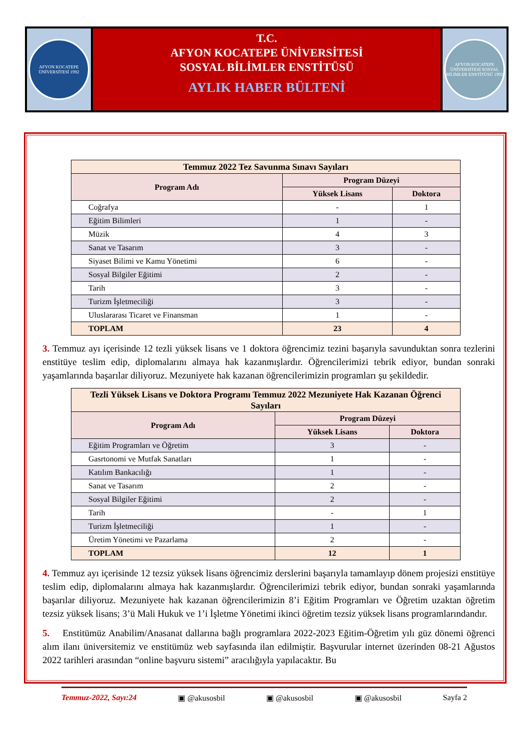AFYON KOCATEPE ÜNİVERSİTESİ 1992
T.C.
AFYON KOCATEPE ÜNİVERSİTESİ
SOSYAL BİLİMLER ENSTİTÜSÜ
AYLIK HABER BÜLTENİ
AFYON KOCATEPE ÜNİVERSİTESİ SOSYAL BİLİMLER ENSTİTÜSÜ 1992
| Temmuz 2022 Tez Savunma Sınavı Sayıları | | |
| --- | --- | --- |
| Program Adı | Program Düzeyi | |
| | Yüksek Lisans | Doktora |
| Coğrafya | - | 1 |
| Eğitim Bilimleri | 1 | - |
| Müzik | 4 | 3 |
| Sanat ve Tasarım | 3 | - |
| Siyaset Bilimi ve Kamu Yönetimi | 6 | - |
| Sosyal Bilgiler Eğitimi | 2 | - |
| Tarih | 3 | - |
| Turizm İşletmeciliği | 3 | - |
| Uluslararası Ticaret ve Finansman | 1 | - |
| TOPLAM | 23 | 4 |
3. Temmuz ayı içerisinde 12 tezli yüksek lisans ve 1 doktora öğrencimiz tezini başarıyla savunduktan sonra tezlerini enstitüye teslim edip, diplomalarını almaya hak kazanmışlardır. Öğrencilerimizi tebrik ediyor, bundan sonraki yaşamlarında başarılar diliyoruz. Mezuniyete hak kazanan öğrencilerimizin programları şu şekildedir.
| Tezli Yüksek Lisans ve Doktora Programı Temmuz 2022 Mezuniyete Hak Kazanan Öğrenci Sayıları | | |
| --- | --- | --- |
| Program Adı | Program Düzeyi | |
| | Yüksek Lisans | Doktora |
| Eğitim Programları ve Öğretim | 3 | - |
| Gasrtonomi ve Mutfak Sanatları | 1 | - |
| Katılım Bankacılığı | 1 | - |
| Sanat ve Tasarım | 2 | - |
| Sosyal Bilgiler Eğitimi | 2 | - |
| Tarih | - | 1 |
| Turizm İşletmeciliği | 1 | - |
| Üretim Yönetimi ve Pazarlama | 2 | - |
| TOPLAM | 12 | 1 |
4. Temmuz ayı içerisinde 12 tezsiz yüksek lisans öğrencimiz derslerini başarıyla tamamlayıp dönem projesizi enstitüye teslim edip, diplomalarını almaya hak kazanmışlardır. Öğrencilerimizi tebrik ediyor, bundan sonraki yaşamlarında başarılar diliyoruz. Mezuniyete hak kazanan öğrencilerimizin 8’i Eğitim Programları ve Öğretim uzaktan öğretim tezsiz yüksek lisans; 3’ü Mali Hukuk ve 1’i İşletme Yönetimi ikinci öğretim tezsiz yüksek lisans programlarındandır.
5. Enstitümüz Anabilim/Anasanat dallarına bağlı programlara 2022-2023 Eğitim-Öğretim yılı güz dönemi öğrenci alım ilanı üniversitemiz ve enstitümüz web sayfasında ilan edilmiştir. Başvurular internet üzerinden 08-21 Ağustos 2022 tarihleri arasından “online başvuru sistemi” aracılığıyla yapılacaktır. Bu
Temmuz-2022, Sayı:24 ▣ @akusosbil ▣ @akusosbil ▣ @akusosbil Sayfa 2